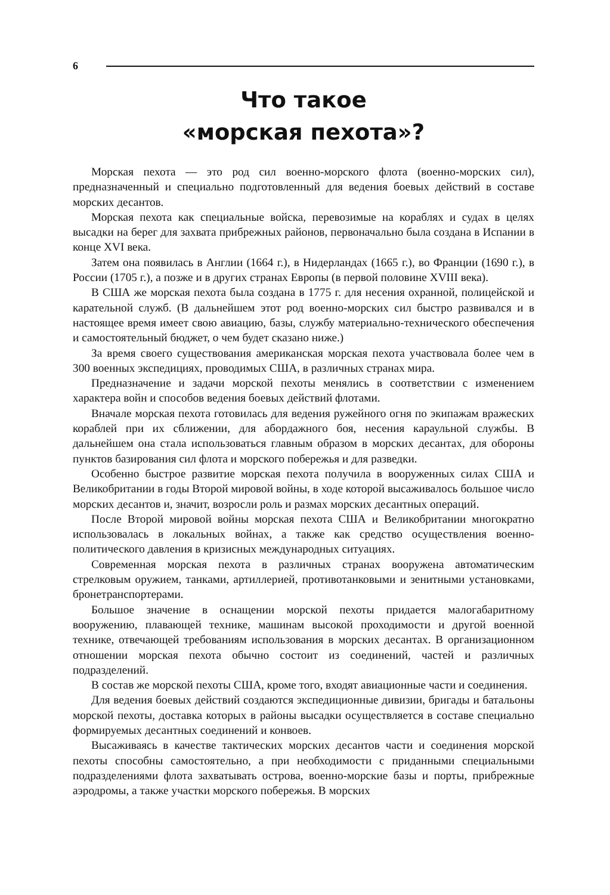6
Что такое
«морская пехота»?
Морская пехота — это род сил военно-морского флота (военно-морских сил), предназначенный и специально подготовленный для ведения боевых действий в составе морских десантов.
Морская пехота как специальные войска, перевозимые на кораблях и судах в целях высадки на берег для захвата прибрежных районов, первоначально была создана в Испании в конце XVI века.
Затем она появилась в Англии (1664 г.), в Нидерландах (1665 г.), во Франции (1690 г.), в России (1705 г.), а позже и в других странах Европы (в первой половине XVIII века).
В США же морская пехота была создана в 1775 г. для несения охранной, полицейской и карательной служб. (В дальнейшем этот род военно-морских сил быстро развивался и в настоящее время имеет свою авиацию, базы, службу материально-технического обеспечения и самостоятельный бюджет, о чем будет сказано ниже.)
За время своего существования американская морская пехота участвовала более чем в 300 военных экспедициях, проводимых США, в различных странах мира.
Предназначение и задачи морской пехоты менялись в соответствии с изменением характера войн и способов ведения боевых действий флотами.
Вначале морская пехота готовилась для ведения ружейного огня по экипажам вражеских кораблей при их сближении, для абордажного боя, несения караульной службы. В дальнейшем она стала использоваться главным образом в морских десантах, для обороны пунктов базирования сил флота и морского побережья и для разведки.
Особенно быстрое развитие морская пехота получила в вооруженных силах США и Великобритании в годы Второй мировой войны, в ходе которой высаживалось большое число морских десантов и, значит, возросли роль и размах морских десантных операций.
После Второй мировой войны морская пехота США и Великобритании многократно использовалась в локальных войнах, а также как средство осуществления военно-политического давления в кризисных международных ситуациях.
Современная морская пехота в различных странах вооружена автоматическим стрелковым оружием, танками, артиллерией, противотанковыми и зенитными установками, бронетранспортерами.
Большое значение в оснащении морской пехоты придается малогабаритному вооружению, плавающей технике, машинам высокой проходимости и другой военной технике, отвечающей требованиям использования в морских десантах. В организационном отношении морская пехота обычно состоит из соединений, частей и различных подразделений.
В состав же морской пехоты США, кроме того, входят авиационные части и соединения.
Для ведения боевых действий создаются экспедиционные дивизии, бригады и батальоны морской пехоты, доставка которых в районы высадки осуществляется в составе специально формируемых десантных соединений и конвоев.
Высаживаясь в качестве тактических морских десантов части и соединения морской пехоты способны самостоятельно, а при необходимости с приданными специальными подразделениями флота захватывать острова, военно-морские базы и порты, прибрежные аэродромы, а также участки морского побережья. В морских